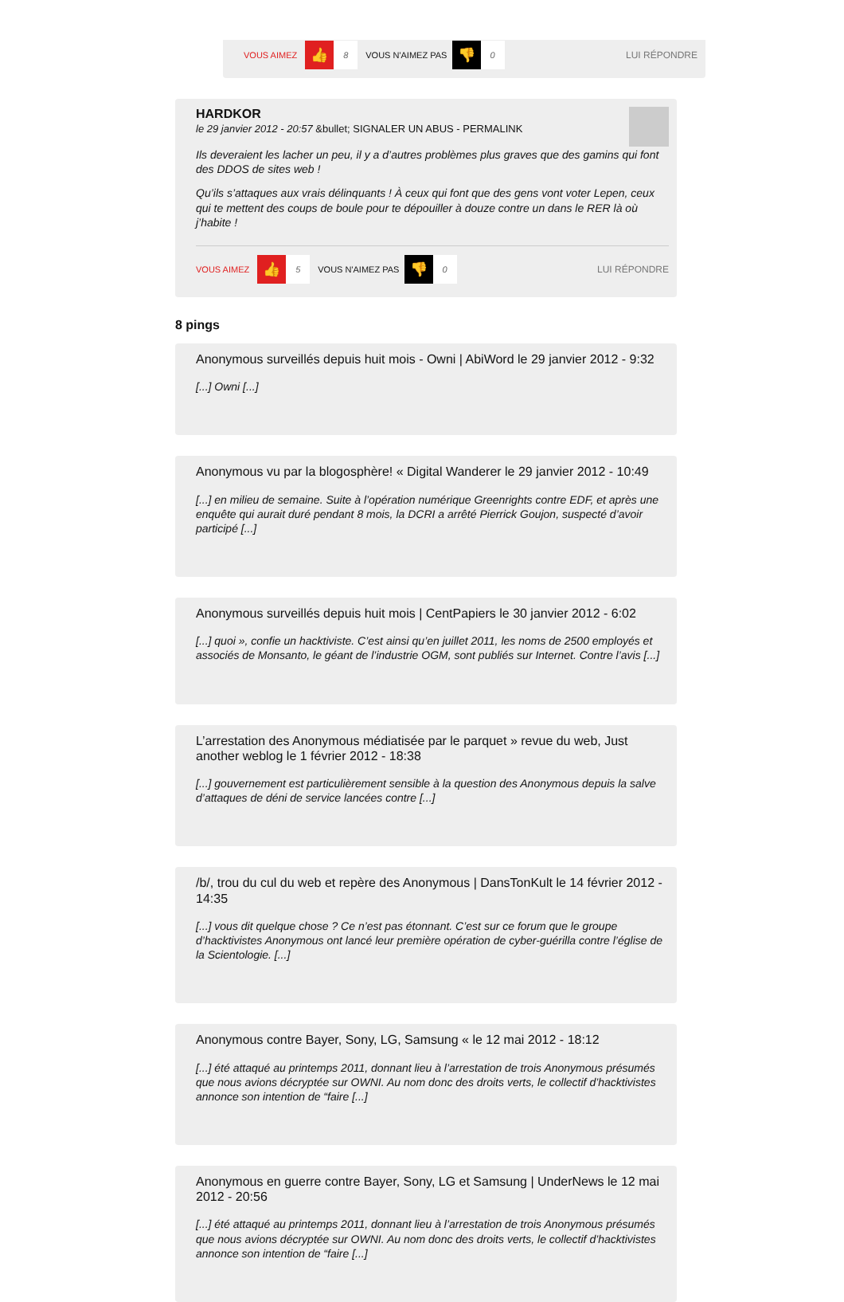VOUS AIMEZ 👍 8 VOUS N'AIMEZ PAS 👎 0 LUI RÉPONDRE
HARDKOR
le 29 janvier 2012 - 20:57 &bullet; SIGNALER UN ABUS - PERMALINK
Ils deveraient les lacher un peu, il y a d’autres problèmes plus graves que des gamins qui font des DDOS de sites web !
Qu’ils s’attaques aux vrais délinquants ! À ceux qui font que des gens vont voter Lepen, ceux qui te mettent des coups de boule pour te dépouiller à douze contre un dans le RER là où j’habite !
VOUS AIMEZ 👍 5 VOUS N'AIMEZ PAS 👎 0 LUI RÉPONDRE
8 pings
Anonymous surveillés depuis huit mois - Owni | AbiWord le 29 janvier 2012 - 9:32
[...] Owni [...]
Anonymous vu par la blogosphère! « Digital Wanderer le 29 janvier 2012 - 10:49
[...] en milieu de semaine. Suite à l’opération numérique Greenrights contre EDF, et après une enquête qui aurait duré pendant 8 mois, la DCRI a arrêté Pierrick Goujon, suspecté d’avoir participé [...]
Anonymous surveillés depuis huit mois | CentPapiers le 30 janvier 2012 - 6:02
[...] quoi », confie un hacktiviste. C’est ainsi qu’en juillet 2011, les noms de 2500 employés et associés de Monsanto, le géant de l’industrie OGM, sont publiés sur Internet. Contre l’avis [...]
L’arrestation des Anonymous médiatisée par le parquet » revue du web, Just another weblog le 1 février 2012 - 18:38
[...] gouvernement est particulièrement sensible à la question des Anonymous depuis la salve d’attaques de déni de service lancées contre [...]
/b/, trou du cul du web et repère des Anonymous | DansTonKult le 14 février 2012 - 14:35
[...] vous dit quelque chose ? Ce n’est pas étonnant. C’est sur ce forum que le groupe d’hacktivistes Anonymous ont lancé leur première opération de cyber-guérilla contre l’église de la Scientologie. [...]
Anonymous contre Bayer, Sony, LG, Samsung « le 12 mai 2012 - 18:12
[...] été attaqué au printemps 2011, donnant lieu à l’arrestation de trois Anonymous présumés que nous avions décryptée sur OWNI. Au nom donc des droits verts, le collectif d’hacktivistes annonce son intention de “faire [...]
Anonymous en guerre contre Bayer, Sony, LG et Samsung | UnderNews le 12 mai 2012 - 20:56
[...] été attaqué au printemps 2011, donnant lieu à l’arrestation de trois Anonymous présumés que nous avions décryptée sur OWNI. Au nom donc des droits verts, le collectif d’hacktivistes annonce son intention de “faire [...]